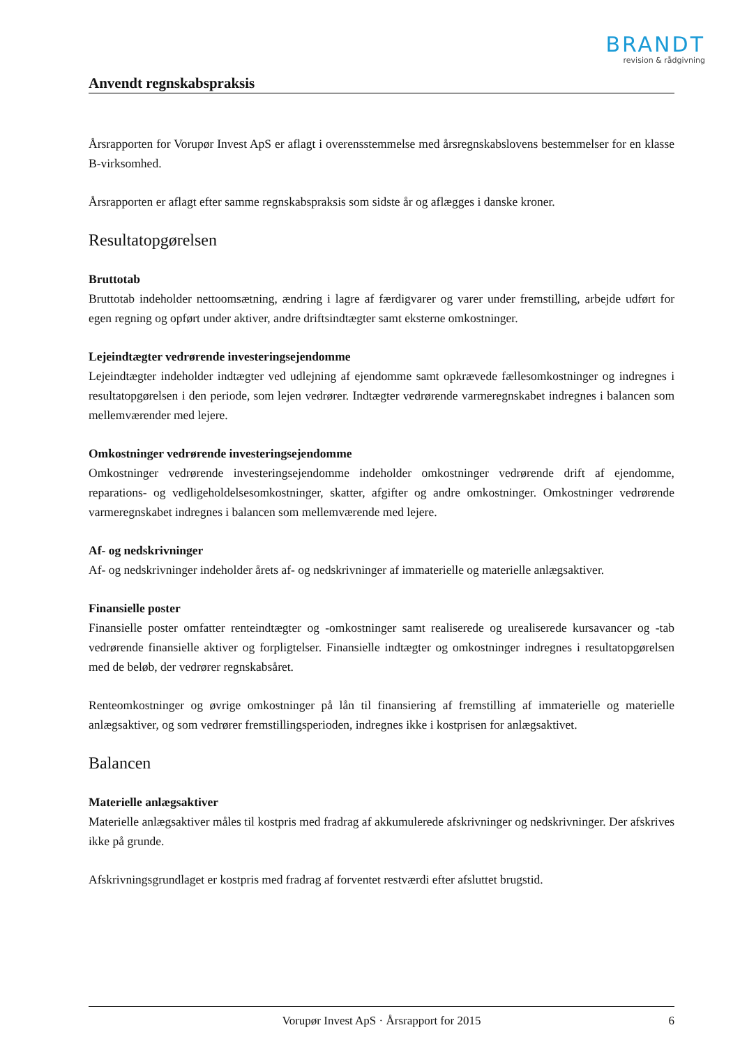BRANDT
revision & rådgivning
Anvendt regnskabspraksis
Årsrapporten for Vorupør Invest ApS er aflagt i overensstemmelse med årsregnskabslovens bestemmelser for en klasse B-virksomhed.
Årsrapporten er aflagt efter samme regnskabspraksis som sidste år og aflægges i danske kroner.
Resultatopgørelsen
Bruttotab
Bruttotab indeholder nettoomsætning, ændring i lagre af færdigvarer og varer under fremstilling, arbejde udført for egen regning og opført under aktiver, andre driftsindtægter samt eksterne omkostninger.
Lejeindtægter vedrørende investeringsejendomme
Lejeindtægter indeholder indtægter ved udlejning af ejendomme samt opkrævede fællesomkostninger og indregnes i resultatopgørelsen i den periode, som lejen vedrører. Indtægter vedrørende varmeregnskabet indregnes i balancen som mellemværender med lejere.
Omkostninger vedrørende investeringsejendomme
Omkostninger vedrørende investeringsejendomme indeholder omkostninger vedrørende drift af ejendomme, reparations- og vedligeholdelsesomkostninger, skatter, afgifter og andre omkostninger. Omkostninger vedrørende varmeregnskabet indregnes i balancen som mellemværende med lejere.
Af- og nedskrivninger
Af- og nedskrivninger indeholder årets af- og nedskrivninger af immaterielle og materielle anlægsaktiver.
Finansielle poster
Finansielle poster omfatter renteindtægter og -omkostninger samt realiserede og urealiserede kursavancer og -tab vedrørende finansielle aktiver og forpligtelser. Finansielle indtægter og omkostninger indregnes i resultatopgørelsen med de beløb, der vedrører regnskabsåret.
Renteomkostninger og øvrige omkostninger på lån til finansiering af fremstilling af immaterielle og materielle anlægsaktiver, og som vedrører fremstillingsperioden, indregnes ikke i kostprisen for anlægsaktivet.
Balancen
Materielle anlægsaktiver
Materielle anlægsaktiver måles til kostpris med fradrag af akkumulerede afskrivninger og nedskrivninger. Der afskrives ikke på grunde.
Afskrivningsgrundlaget er kostpris med fradrag af forventet restværdi efter afsluttet brugstid.
Vorupør Invest ApS · Årsrapport for 2015 6